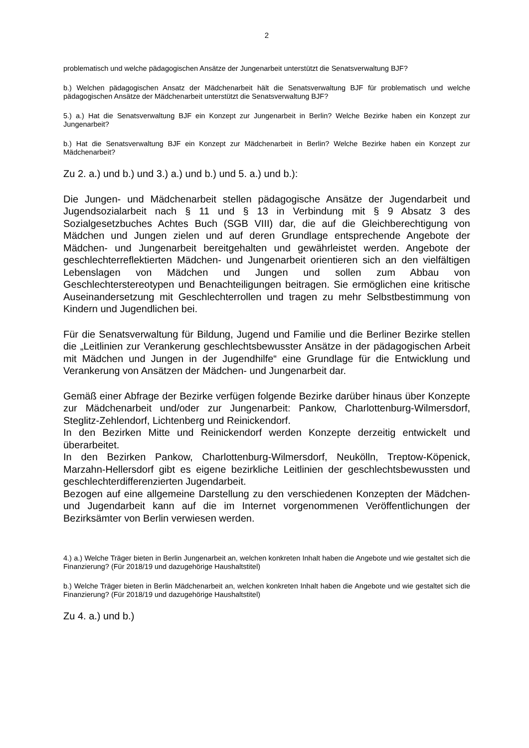2
problematisch und welche pädagogischen Ansätze der Jungenarbeit unterstützt die Senatsverwaltung BJF?
b.) Welchen pädagogischen Ansatz der Mädchenarbeit hält die Senatsverwaltung BJF für problematisch und welche pädagogischen Ansätze der Mädchenarbeit unterstützt die Senatsverwaltung BJF?
5.) a.) Hat die Senatsverwaltung BJF ein Konzept zur Jungenarbeit in Berlin? Welche Bezirke haben ein Konzept zur Jungenarbeit?
b.) Hat die Senatsverwaltung BJF ein Konzept zur Mädchenarbeit in Berlin? Welche Bezirke haben ein Konzept zur Mädchenarbeit?
Zu 2. a.) und b.) und 3.) a.) und b.) und 5. a.) und b.):
Die Jungen- und Mädchenarbeit stellen pädagogische Ansätze der Jugendarbeit und Jugendsozialarbeit nach § 11 und § 13 in Verbindung mit § 9 Absatz 3 des Sozialgesetzbuches Achtes Buch (SGB VIII) dar, die auf die Gleichberechtigung von Mädchen und Jungen zielen und auf deren Grundlage entsprechende Angebote der Mädchen- und Jungenarbeit bereitgehalten und gewährleistet werden. Angebote der geschlechterreflektierten Mädchen- und Jungenarbeit orientieren sich an den vielfältigen Lebenslagen von Mädchen und Jungen und sollen zum Abbau von Geschlechterstereotypen und Benachteiligungen beitragen. Sie ermöglichen eine kritische Auseinandersetzung mit Geschlechterrollen und tragen zu mehr Selbstbestimmung von Kindern und Jugendlichen bei.
Für die Senatsverwaltung für Bildung, Jugend und Familie und die Berliner Bezirke stellen die „Leitlinien zur Verankerung geschlechtsbewusster Ansätze in der pädagogischen Arbeit mit Mädchen und Jungen in der Jugendhilfe“ eine Grundlage für die Entwicklung und Verankerung von Ansätzen der Mädchen- und Jungenarbeit dar.
Gemäß einer Abfrage der Bezirke verfügen folgende Bezirke darüber hinaus über Konzepte zur Mädchenarbeit und/oder zur Jungenarbeit: Pankow, Charlottenburg-Wilmersdorf, Steglitz-Zehlendorf, Lichtenberg und Reinickendorf.
In den Bezirken Mitte und Reinickendorf werden Konzepte derzeitig entwickelt und überarbeitet.
In den Bezirken Pankow, Charlottenburg-Wilmersdorf, Neukölln, Treptow-Köpenick, Marzahn-Hellersdorf gibt es eigene bezirkliche Leitlinien der geschlechtsbewussten und geschlechterdifferenzierten Jugendarbeit.
Bezogen auf eine allgemeine Darstellung zu den verschiedenen Konzepten der Mädchen- und Jugendarbeit kann auf die im Internet vorgenommenen Veröffentlichungen der Bezirksämter von Berlin verwiesen werden.
4.) a.) Welche Träger bieten in Berlin Jungenarbeit an, welchen konkreten Inhalt haben die Angebote und wie gestaltet sich die Finanzierung? (Für 2018/19 und dazugehörige Haushaltstitel)
b.) Welche Träger bieten in Berlin Mädchenarbeit an, welchen konkreten Inhalt haben die Angebote und wie gestaltet sich die Finanzierung? (Für 2018/19 und dazugehörige Haushaltstitel)
Zu 4. a.) und b.)